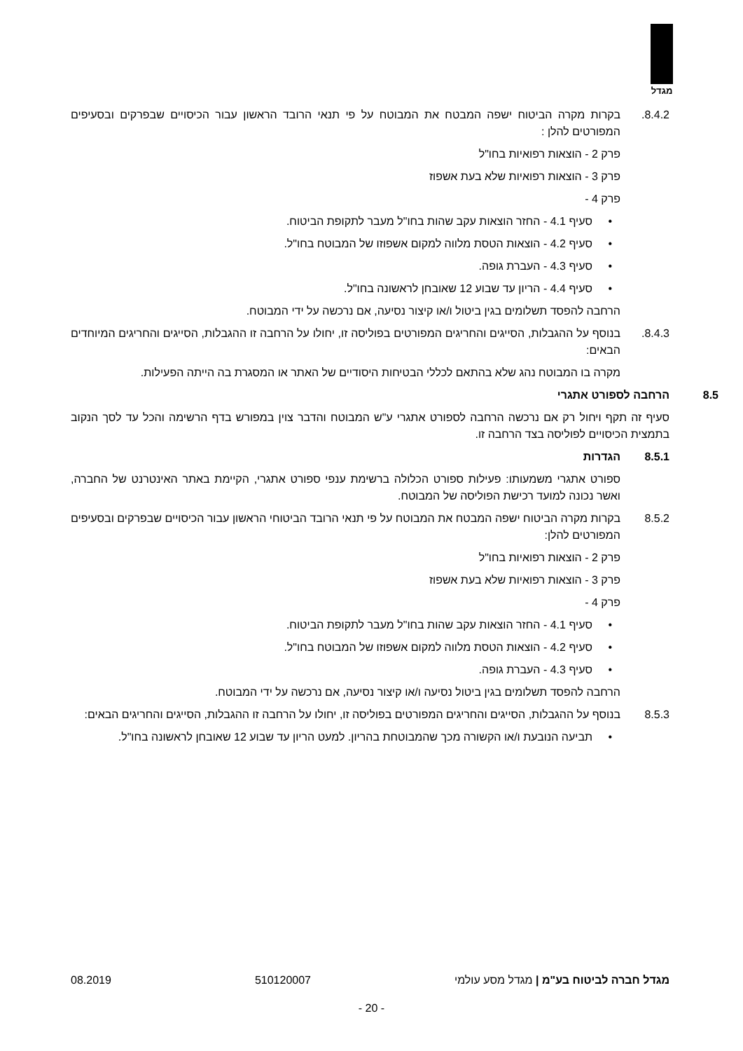מגדל
8.4.2. בקרות מקרה הביטוח ישפה המבטח את המבוטח על פי תנאי הרובד הראשון עבור הכיסויים שבפרקים ובסעיפים המפורטים להלן :
פרק 2 - הוצאות רפואיות בחו"ל
פרק 3 - הוצאות רפואיות שלא בעת אשפוז
פרק 4 -
• סעיף 4.1 - החזר הוצאות עקב שהות בחו"ל מעבר לתקופת הביטוח.
• סעיף 4.2 - הוצאות הטסת מלווה למקום אשפוזו של המבוטח בחו"ל.
• סעיף 4.3 - העברת גופה.
• סעיף 4.4 - הריון עד שבוע 12 שאובחן לראשונה בחו"ל.
הרחבה להפסד תשלומים בגין ביטול ו/או קיצור נסיעה, אם נרכשה על ידי המבוטח.
8.4.3. בנוסף על ההגבלות, הסייגים והחריגים המפורטים בפוליסה זו, יחולו על הרחבה זו ההגבלות, הסייגים והחריגים המיוחדים הבאים:
מקרה בו המבוטח נהג שלא בהתאם לכללי הבטיחות היסודיים של האתר או המסגרת בה הייתה הפעילות.
8.5 הרחבה לספורט אתגרי
סעיף זה תקף ויחול רק אם נרכשה הרחבה לספורט אתגרי ע"ש המבוטח והדבר צוין במפורש בדף הרשימה והכל עד לסך הנקוב בתמצית הכיסויים לפוליסה בצד הרחבה זו.
8.5.1 הגדרות
ספורט אתגרי משמעותו: פעילות ספורט הכלולה ברשימת ענפי ספורט אתגרי, הקיימת באתר האינטרנט של החברה, ואשר נכונה למועד רכישת הפוליסה של המבוטח.
8.5.2 בקרות מקרה הביטוח ישפה המבטח את המבוטח על פי תנאי הרובד הביטוחי הראשון עבור הכיסויים שבפרקים ובסעיפים המפורטים להלן:
פרק 2 - הוצאות רפואיות בחו"ל
פרק 3 - הוצאות רפואיות שלא בעת אשפוז
פרק 4 -
• סעיף 4.1 - החזר הוצאות עקב שהות בחו"ל מעבר לתקופת הביטוח.
• סעיף 4.2 - הוצאות הטסת מלווה למקום אשפוזו של המבוטח בחו"ל.
• סעיף 4.3 - העברת גופה.
הרחבה להפסד תשלומים בגין ביטול נסיעה ו/או קיצור נסיעה, אם נרכשה על ידי המבוטח.
8.5.3 בנוסף על ההגבלות, הסייגים והחריגים המפורטים בפוליסה זו, יחולו על הרחבה זו ההגבלות, הסייגים והחריגים הבאים:
• תביעה הנובעת ו/או הקשורה מכך שהמבוטחת בהריון. למעט הריון עד שבוע 12 שאובחן לראשונה בחו"ל.
מגדל חברה לביטוח בע"מ | מגדל מסע עולמי
510120007 08.2019
- 20 -